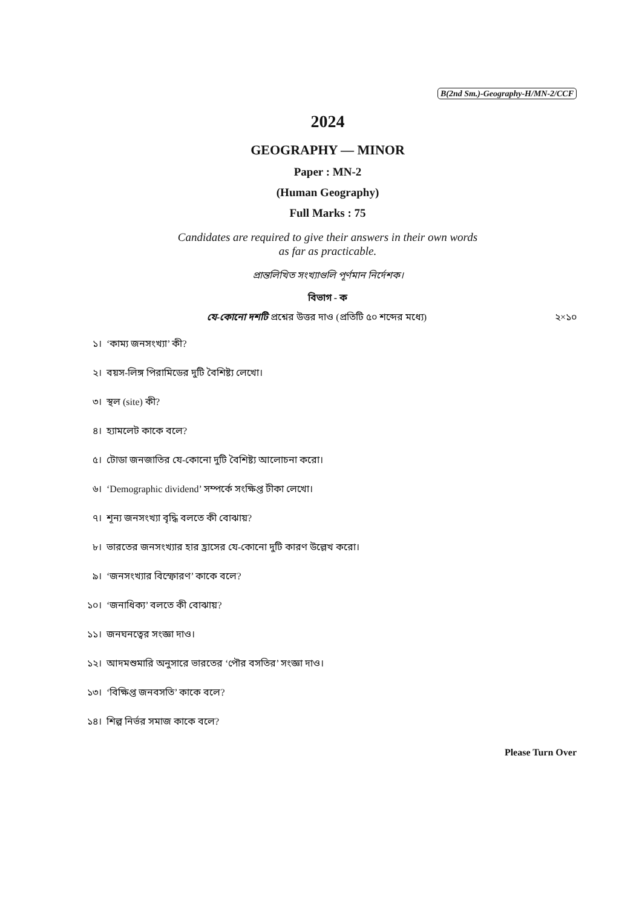B(2nd Sm.)-Geography-H/MN-2/CCF
2024
GEOGRAPHY — MINOR
Paper : MN-2
(Human Geography)
Full Marks : 75
Candidates are required to give their answers in their own words
as far as practicable.
প্রান্তলিখিত সংখ্যাগুলি পূর্ণমান নির্দেশক।
বিভাগ - ক
যে-কোনো দশটি প্রশ্নের উত্তর দাও (প্রতিটি ৫০ শব্দের মধ্যে) ২×১০
১। ‘কাম্য জনসংখ্যা’ কী?
২। বয়স-লিঙ্গ পিরামিডের দুটি বৈশিষ্ট্য লেখো।
৩। স্থল (site) কী?
৪। হ্যামলেট কাকে বলে?
৫। টোডা জনজাতির যে-কোনো দুটি বৈশিষ্ট্য আলোচনা করো।
৬। ‘Demographic dividend’ সম্পর্কে সংক্ষিপ্ত টীকা লেখো।
৭। শূন্য জনসংখ্যা বৃদ্ধি বলতে কী বোঝায়?
৮। ভারতের জনসংখ্যার হার হ্রাসের যে-কোনো দুটি কারণ উল্লেখ করো।
৯। ‘জনসংখ্যার বিস্ফোরণ’ কাকে বলে?
১০। ‘জনাধিক্য’ বলতে কী বোঝায়?
১১। জনঘনত্বের সংজ্ঞা দাও।
১২। আদমশুমারি অনুসারে ভারতের ‘পৌর বসতির’ সংজ্ঞা দাও।
১৩। ‘বিক্ষিপ্ত জনবসতি’ কাকে বলে?
১৪। শিল্প নির্ভর সমাজ কাকে বলে?
Please Turn Over